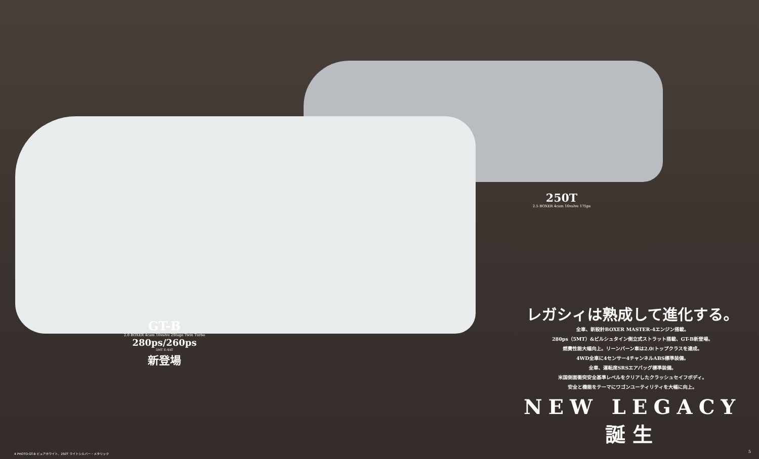250T
2.5 BOXER 4cam 16valve 175ps
GT-B
2.0 BOXER 4cam 16valve 2Stage Twin Turbo
280ps/260ps
5MT E-4AT
新登場
レガシィは熟成して進化する。
全車、新設計BOXER MASTER-4エンジン搭載。
280ps（5MT）&ビルシュタイン倒立式ストラット搭載、GT-B新登場。
燃費性能大幅向上。リーンバーン車は2.0ℓトップクラスを達成。
4WD全車に4センサー4チャンネルABS標準装備。
全車、運転席SRSエアバッグ標準装備。
米国側面衝突安全基準レベルをクリアしたクラッシュセイフボディ。
安全と機能をテーマにワゴンユーティリティを大幅に向上。
NEW LEGACY
誕生
4 PHOTO:GT-B ピュアホワイト、250T ライトシルバー・メタリック
5